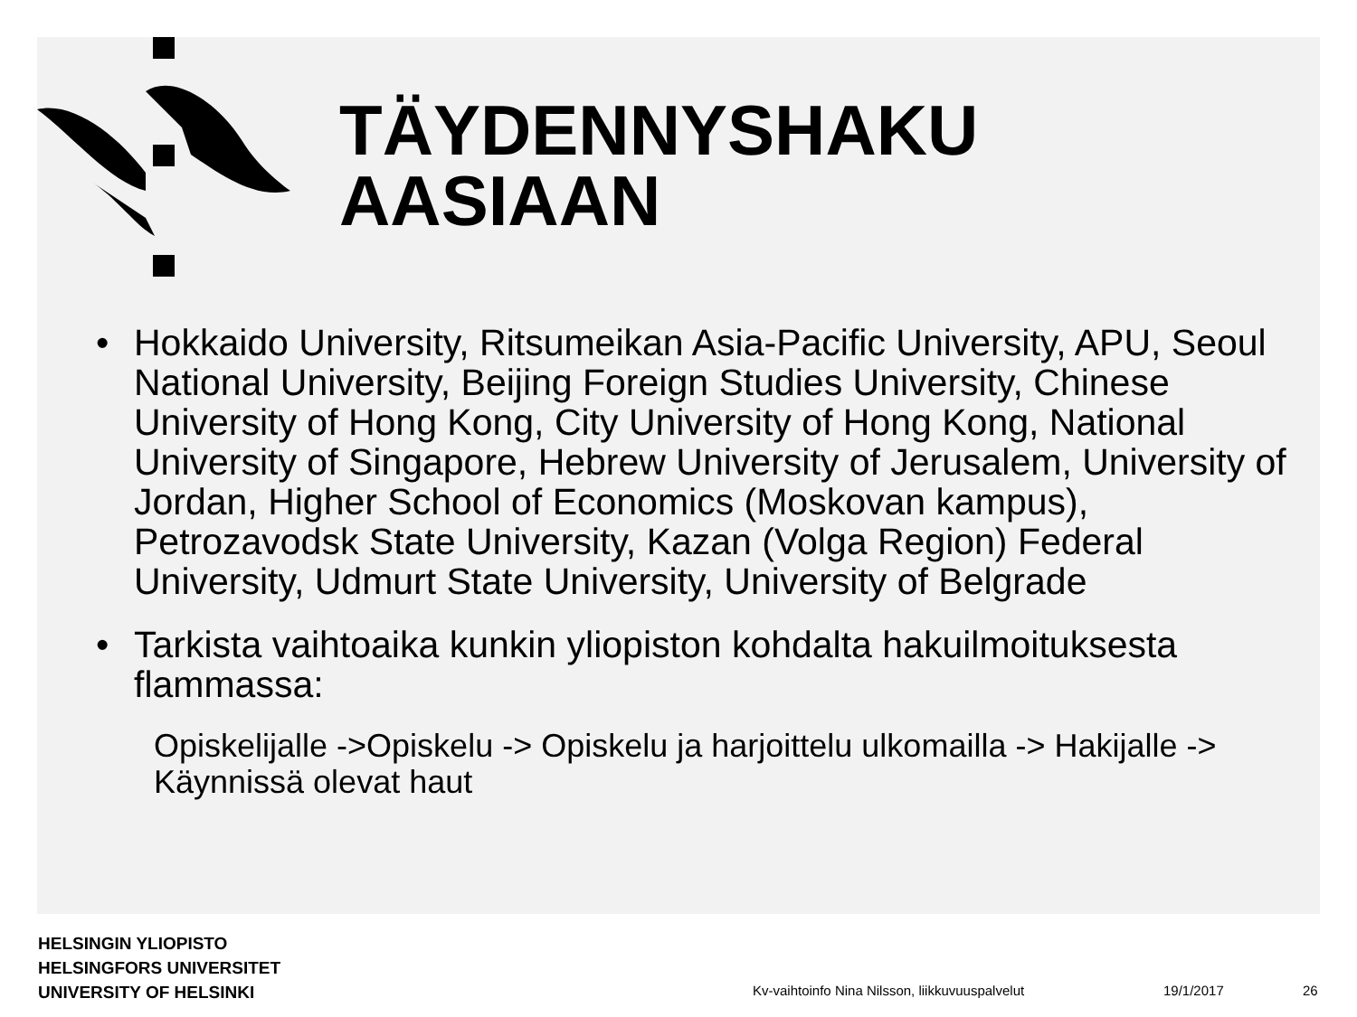TÄYDENNYSHAKU
AASIAAN
• Hokkaido University, Ritsumeikan Asia-Pacific University, APU, Seoul National University, Beijing Foreign Studies University, Chinese University of Hong Kong, City University of Hong Kong, National University of Singapore, Hebrew University of Jerusalem, University of Jordan, Higher School of Economics (Moskovan kampus), Petrozavodsk State University, Kazan (Volga Region) Federal University, Udmurt State University, University of Belgrade
• Tarkista vaihtoaika kunkin yliopiston kohdalta hakuilmoituksesta flammassa:
Opiskelijalle ->Opiskelu -> Opiskelu ja harjoittelu ulkomailla -> Hakijalle -> Käynnissä olevat haut
HELSINGIN YLIOPISTO
HELSINGFORS UNIVERSITET
UNIVERSITY OF HELSINKI
Kv-vaihtoinfo Nina Nilsson, liikkuvuuspalvelut
19/1/2017 26